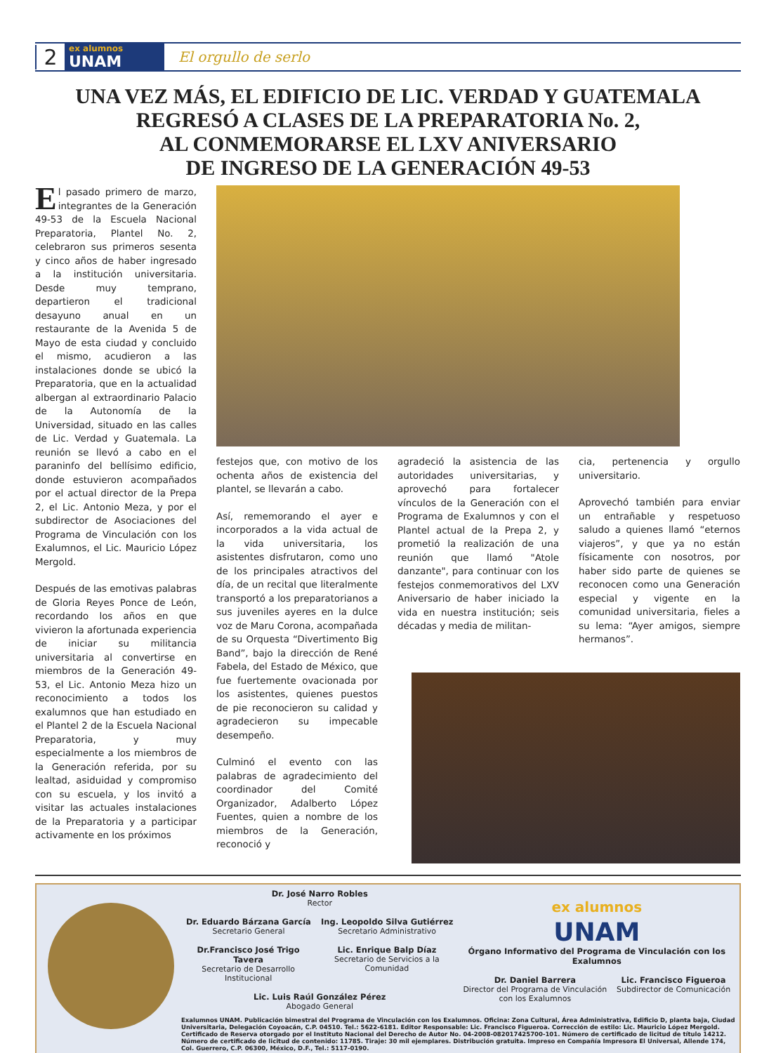2
ex alumnos
UNAM
El orgullo de serlo
UNA VEZ MÁS, EL EDIFICIO DE LIC. VERDAD Y GUATEMALA
REGRESÓ A CLASES DE LA PREPARATORIA No. 2,
AL CONMEMORARSE EL LXV ANIVERSARIO
DE INGRESO DE LA GENERACIÓN 49-53
El pasado primero de marzo, integrantes de la Generación 49-53 de la Escuela Nacional Preparatoria, Plantel No. 2, celebraron sus primeros sesenta y cinco años de haber ingresado a la institución universitaria. Desde muy temprano, departieron el tradicional desayuno anual en un restaurante de la Avenida 5 de Mayo de esta ciudad y concluido el mismo, acudieron a las instalaciones donde se ubicó la Preparatoria, que en la actualidad albergan al extraordinario Palacio de la Autonomía de la Universidad, situado en las calles de Lic. Verdad y Guatemala. La reunión se llevó a cabo en el paraninfo del bellísimo edificio, donde estuvieron acompañados por el actual director de la Prepa 2, el Lic. Antonio Meza, y por el subdirector de Asociaciones del Programa de Vinculación con los Exalumnos, el Lic. Mauricio López Mergold.
Después de las emotivas palabras de Gloria Reyes Ponce de León, recordando los años en que vivieron la afortunada experiencia de iniciar su militancia universitaria al convertirse en miembros de la Generación 49-53, el Lic. Antonio Meza hizo un reconocimiento a todos los exalumnos que han estudiado en el Plantel 2 de la Escuela Nacional Preparatoria, y muy especialmente a los miembros de la Generación referida, por su lealtad, asiduidad y compromiso con su escuela, y los invitó a visitar las actuales instalaciones de la Preparatoria y a participar activamente en los próximos
festejos que, con motivo de los ochenta años de existencia del plantel, se llevarán a cabo.
Así, rememorando el ayer e incorporados a la vida actual de la vida universitaria, los asistentes disfrutaron, como uno de los principales atractivos del día, de un recital que literalmente transportó a los preparatorianos a sus juveniles ayeres en la dulce voz de Maru Corona, acompañada de su Orquesta “Divertimento Big Band”, bajo la dirección de René Fabela, del Estado de México, que fue fuertemente ovacionada por los asistentes, quienes puestos de pie reconocieron su calidad y agradecieron su impecable desempeño.
Culminó el evento con las palabras de agradecimiento del coordinador del Comité Organizador, Adalberto López Fuentes, quien a nombre de los miembros de la Generación, reconoció y
agradeció la asistencia de las autoridades universitarias, y aprovechó para fortalecer vínculos de la Generación con el Programa de Exalumnos y con el Plantel actual de la Prepa 2, y prometió la realización de una reunión que llamó "Atole danzante", para continuar con los festejos conmemorativos del LXV Aniversario de haber iniciado la vida en nuestra institución; seis décadas y media de militan-
cia, pertenencia y orgullo universitario.
Aprovechó también para enviar un entrañable y respetuoso saludo a quienes llamó “eternos viajeros”, y que ya no están físicamente con nosotros, por haber sido parte de quienes se reconocen como una Generación especial y vigente en la comunidad universitaria, fieles a su lema: “Ayer amigos, siempre hermanos”.
Dr. José Narro Robles
Rector
Dr. Eduardo Bárzana García
Secretario General
Ing. Leopoldo Silva Gutiérrez
Secretario Administrativo
Dr.Francisco José Trigo Tavera
Secretario de Desarrollo Institucional
Lic. Enrique Balp Díaz
Secretario de Servicios a la Comunidad
Lic. Luis Raúl González Pérez
Abogado General
ex alumnos
UNAM
Órgano Informativo del Programa de Vinculación con los Exalumnos
Dr. Daniel Barrera
Director del Programa de Vinculación
con los Exalumnos
Lic. Francisco Figueroa
Subdirector de Comunicación
Exalumnos UNAM. Publicación bimestral del Programa de Vinculación con los Exalumnos. Oficina: Zona Cultural, Área Administrativa, Edificio D, planta baja, Ciudad Universitaria, Delegación Coyoacán, C.P. 04510. Tel.: 5622-6181. Editor Responsable: Lic. Francisco Figueroa. Corrección de estilo: Lic. Mauricio López Mergold. Certificado de Reserva otorgado por el Instituto Nacional del Derecho de Autor No. 04-2008-082017425700-101. Número de certificado de licitud de título 14212. Número de certificado de licitud de contenido: 11785. Tiraje: 30 mil ejemplares. Distribución gratuita. Impreso en Compañía Impresora El Universal, Allende 174, Col. Guerrero, C.P. 06300, México, D.F., Tel.: 5117-0190.